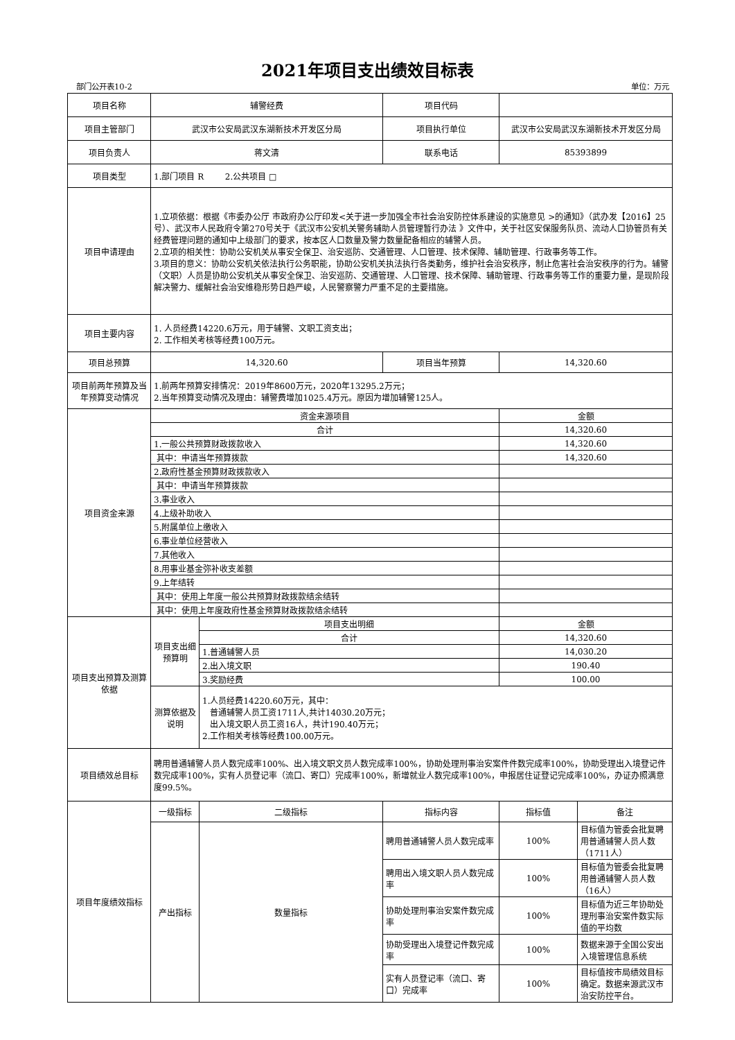2021年项目支出绩效目标表
部门公开表10-2 单位：万元
| 项目名称 | 辅警经费 | | 项目代码 | | |
| 项目主管部门 | 武汉市公安局武汉东湖新技术开发区分局 | | 项目执行单位 | 武汉市公安局武汉东湖新技术开发区分局 | |
| 项目负责人 | 蒋文清 | | 联系电话 | 85393899 | |
| 项目类型 | 1.部门项目 R 2.公共项目 □ | | | | |
| 项目申请理由 | 1.立项依据：根据《市委办公厅 市政府办公厅印发<关于进一步加强全市社会治安防控体系建设的实施意见 >的通知》（武办发【2016】25号）、武汉市人民政府令第270号关于《武汉市公安机关警务辅助人员管理暂行办法 》文件中，关于社区安保服务队员、流动人口协管员有关经费管理问题的通知中上级部门的要求，按本区人口数量及警力数量配备相应的辅警人员。 2.立项的相关性：协助公安机关从事安全保卫、治安巡防、交通管理、人口管理、技术保障、辅助管理、行政事务等工作。 3.项目的意义：协助公安机关依法执行公务职能，协助公安机关执法执行各类勤务，维护社会治安秩序，制止危害社会治安秩序的行为。辅警（文职）人员是协助公安机关从事安全保卫、治安巡防、交通管理、人口管理、技术保障、辅助管理、行政事务等工作的重要力量，是现阶段解决警力、缓解社会治安维稳形势日趋严峻，人民警察警力严重不足的主要措施。 | | | | |
| 项目主要内容 | 1. 人员经费14220.6万元，用于辅警、文职工资支出； 2. 工作相关考核等经费100万元。 | | | | |
| 项目总预算 | 14,320.60 | | 项目当年预算 | 14,320.60 | |
| 项目前两年预算及当年预算变动情况 | 1.前两年预算安排情况：2019年8600万元，2020年13295.2万元； 2.当年预算变动情况及理由：辅警费增加1025.4万元。原因为增加辅警125人。 | | | | |
| 项目资金来源 | 资金来源项目 | | | 金额 | |
| | 合计 | | | 14,320.60 | |
| | 1.一般公共预算财政拨款收入 | | | 14,320.60 | |
| | 其中：申请当年预算拨款 | | | 14,320.60 | |
| | 2.政府性基金预算财政拨款收入 | | | | |
| | 其中：申请当年预算拨款 | | | | |
| | 3.事业收入 | | | | |
| | 4.上级补助收入 | | | | |
| | 5.附属单位上缴收入 | | | | |
| | 6.事业单位经营收入 | | | | |
| | 7.其他收入 | | | | |
| | 8.用事业基金弥补收支差额 | | | | |
| | 9.上年结转 | | | | |
| | 其中：使用上年度一般公共预算财政拨款结余结转 | | | | |
| | 其中：使用上年度政府性基金预算财政拨款结余结转 | | | | |
| 项目支出预算及测算依据 | 项目支出细预算明 | 项目支出明细 | | 金额 | |
| | | 合计 | | 14,320.60 | |
| | | 1.普通辅警人员 | | 14,030.20 | |
| | | 2.出入境文职 | | 190.40 | |
| | | 3.奖励经费 | | 100.00 | |
| | 测算依据及说明 | 1.人员经费14220.60万元，其中： 普通辅警人员工资1711人,共计14030.20万元； 出入境文职人员工资16人，共计190.40万元； 2.工作相关考核等经费100.00万元。 | | | |
| 项目绩效总目标 | 聘用普通辅警人员人数完成率100%、出入境文职文员人数完成率100%，协助处理刑事治安案件件数完成率100%，协助受理出入境登记件数完成率100%，实有人员登记率（流口、寄口）完成率100%，新增就业人数完成率100%，申报居住证登记完成率100%，办证办照满意度99.5%。 | | | | |
| 项目年度绩效指标 | 一级指标 | 二级指标 | 指标内容 | 指标值 | 备注 |
| | 产出指标 | 数量指标 | 聘用普通辅警人员人数完成率 | 100% | 目标值为管委会批复聘用普通辅警人员人数（1711人） |
| | | | 聘用出入境文职人员人数完成率 | 100% | 目标值为管委会批复聘用普通辅警人员人数（16人） |
| | | | 协助处理刑事治安案件数完成率 | 100% | 目标值为近三年协助处理刑事治安案件数实际值的平均数 |
| | | | 协助受理出入境登记件数完成率 | 100% | 数据来源于全国公安出入境管理信息系统 |
| | | | 实有人员登记率（流口、寄口）完成率 | 100% | 目标值按市局绩效目标确定。数据来源武汉市治安防控平台。 |